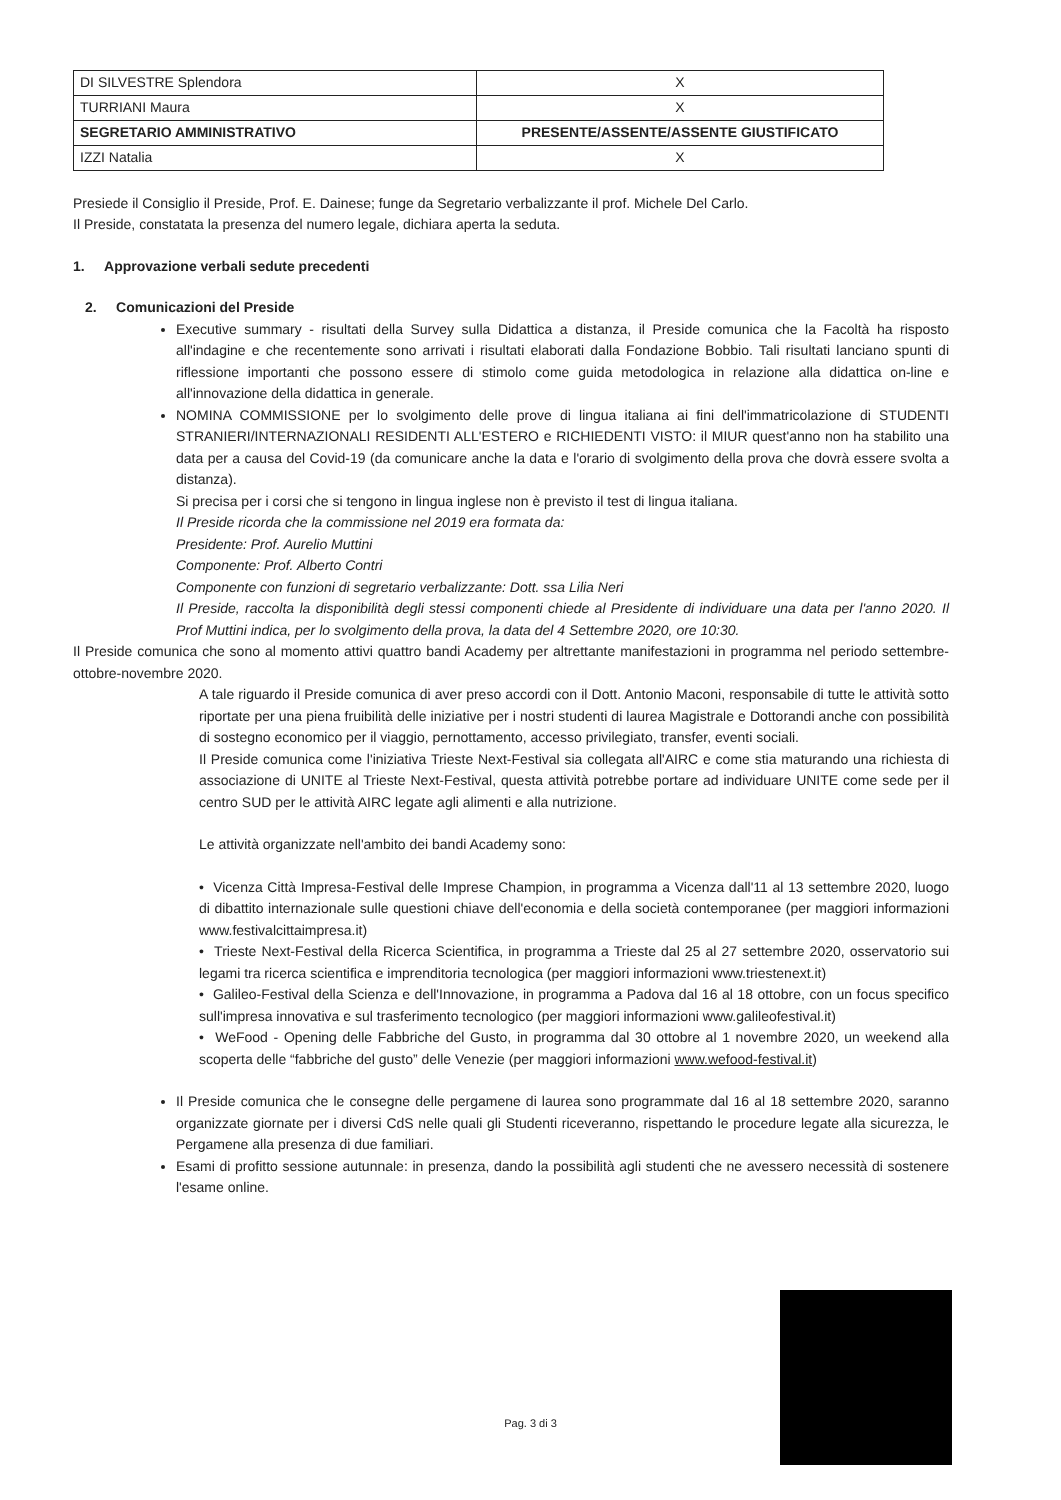| DI SILVESTRE Splendora | X |
| TURRIANI Maura | X |
| SEGRETARIO AMMINISTRATIVO | PRESENTE/ASSENTE/ASSENTE GIUSTIFICATO |
| IZZI Natalia | X |
Presiede il Consiglio il Preside, Prof. E. Dainese; funge da Segretario verbalizzante il prof. Michele Del Carlo.
Il Preside, constatata la presenza del numero legale, dichiara aperta la seduta.
1. Approvazione verbali sedute precedenti
2. Comunicazioni del Preside
Executive summary - risultati della Survey sulla Didattica a distanza, il Preside comunica che la Facoltà ha risposto all'indagine e che recentemente sono arrivati i risultati elaborati dalla Fondazione Bobbio. Tali risultati lanciano spunti di riflessione importanti che possono essere di stimolo come guida metodologica in relazione alla didattica on-line e all'innovazione della didattica in generale.
NOMINA COMMISSIONE per lo svolgimento delle prove di lingua italiana ai fini dell'immatricolazione di STUDENTI STRANIERI/INTERNAZIONALI RESIDENTI ALL'ESTERO e RICHIEDENTI VISTO: il MIUR quest'anno non ha stabilito una data per a causa del Covid-19 (da comunicare anche la data e l'orario di svolgimento della prova che dovrà essere svolta a distanza).
Si precisa per i corsi che si tengono in lingua inglese non è previsto il test di lingua italiana.
Il Preside ricorda che la commissione nel 2019 era formata da:
Presidente: Prof. Aurelio Muttini
Componente: Prof. Alberto Contri
Componente con funzioni di segretario verbalizzante: Dott. ssa Lilia Neri
Il Preside, raccolta la disponibilità degli stessi componenti chiede al Presidente di individuare una data per l'anno 2020. Il Prof Muttini indica, per lo svolgimento della prova, la data del 4 Settembre 2020, ore 10:30.
Il Preside comunica che sono al momento attivi quattro bandi Academy per altrettante manifestazioni in programma nel periodo settembre-ottobre-novembre 2020.
A tale riguardo il Preside comunica di aver preso accordi con il Dott. Antonio Maconi, responsabile di tutte le attività sotto riportate per una piena fruibilità delle iniziative per i nostri studenti di laurea Magistrale e Dottorandi anche con possibilità di sostegno economico per il viaggio, pernottamento, accesso privilegiato, transfer, eventi sociali.
Il Preside comunica come l'iniziativa Trieste Next-Festival sia collegata all'AIRC e come stia maturando una richiesta di associazione di UNITE al Trieste Next-Festival, questa attività potrebbe portare ad individuare UNITE come sede per il centro SUD per le attività AIRC legate agli alimenti e alla nutrizione.
Le attività organizzate nell'ambito dei bandi Academy sono:
• Vicenza Città Impresa-Festival delle Imprese Champion, in programma a Vicenza dall'11 al 13 settembre 2020, luogo di dibattito internazionale sulle questioni chiave dell'economia e della società contemporanee (per maggiori informazioni www.festivalcittaimpresa.it)
• Trieste Next-Festival della Ricerca Scientifica, in programma a Trieste dal 25 al 27 settembre 2020, osservatorio sui legami tra ricerca scientifica e imprenditoria tecnologica (per maggiori informazioni www.triestenext.it)
• Galileo-Festival della Scienza e dell'Innovazione, in programma a Padova dal 16 al 18 ottobre, con un focus specifico sull'impresa innovativa e sul trasferimento tecnologico (per maggiori informazioni www.galileofestival.it)
• WeFood - Opening delle Fabbriche del Gusto, in programma dal 30 ottobre al 1 novembre 2020, un weekend alla scoperta delle “fabbriche del gusto” delle Venezie (per maggiori informazioni www.wefood-festival.it)
Il Preside comunica che le consegne delle pergamene di laurea sono programmate dal 16 al 18 settembre 2020, saranno organizzate giornate per i diversi CdS nelle quali gli Studenti riceveranno, rispettando le procedure legate alla sicurezza, le Pergamene alla presenza di due familiari.
Esami di profitto sessione autunnale: in presenza, dando la possibilità agli studenti che ne avessero necessità di sostenere l'esame online.
Pag. 3 di 3